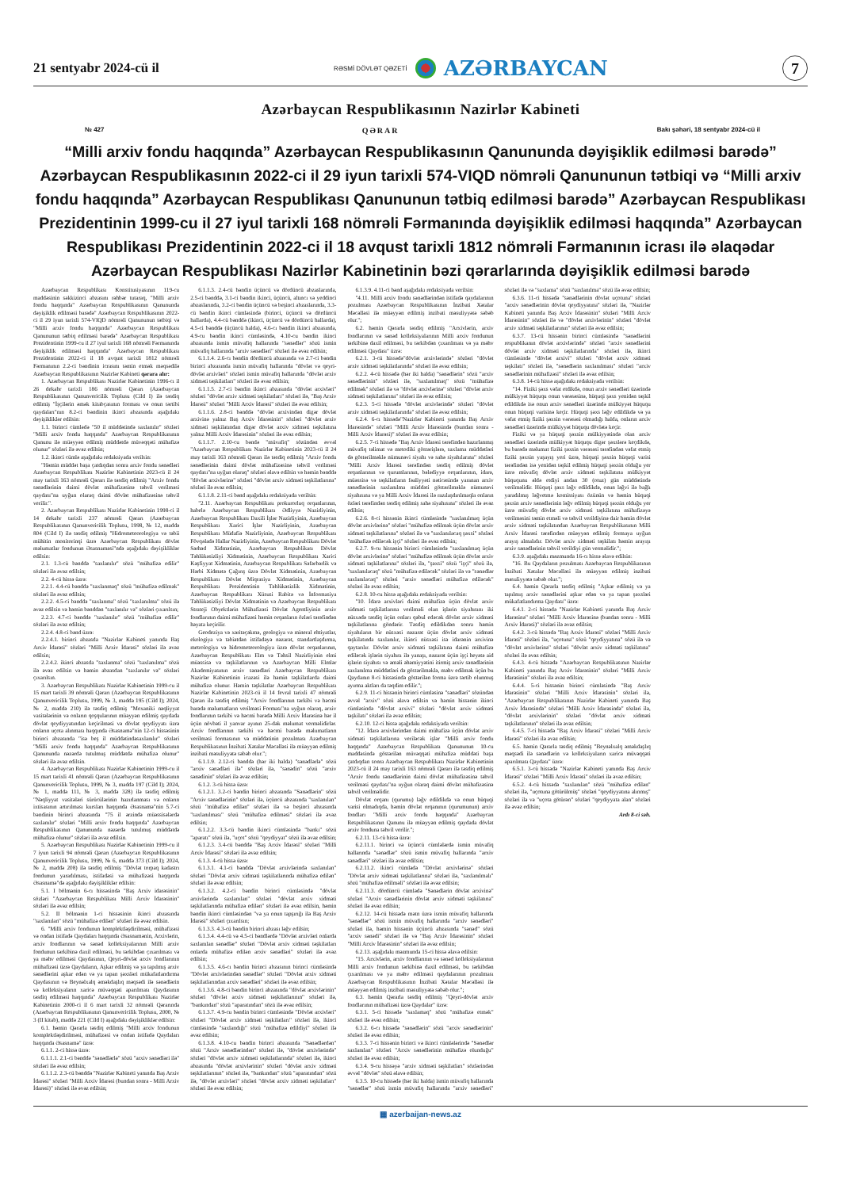21 sentyabr 2024-cü il
RƏSMİ DÖVLƏT QƏZETİ AZƏRBAYCAN
7
Azərbaycan Respublikasının Nazirlər Kabineti
№ 427 QƏRAR Bakı şəhəri, 18 sentyabr 2024-cü il
“Milli arxiv fondu haqqında” Azərbaycan Respublikasının Qanununda dəyişiklik edilməsi barədə” Azərbaycan Respublikasının 2022-ci il 29 iyun tarixli 574-VIQD nömrəli Qanununun tətbiqi və “Milli arxiv fondu haqqında” Azərbaycan Respublikası Qanununun tətbiq edilməsi barədə” Azərbaycan Respublikası Prezidentinin 1999-cu il 27 iyul tarixli 168 nömrəli Fərmanında dəyişiklik edilməsi haqqında” Azərbaycan Respublikası Prezidentinin 2022-ci il 18 avqust tarixli 1812 nömrəli Fərmanının icrası ilə əlaqədar Azərbaycan Respublikası Nazirlər Kabinetinin bəzi qərarlarında dəyişiklik edilməsi barədə
Azərbaycan Respublikası Konstitusiyasının 119-cu maddəsinin səkkizinci abzasını rəhbər tutaraq, "Milli arxiv fondu haqqında" Azərbaycan Respublikasının Qanununda dəyişiklik edilməsi barədə" Azərbaycan Respublikasının 2022-ci il 29 iyun tarixli 574-VIQD nömrəli Qanununun tətbiqi və "Milli arxiv fondu haqqında" Azərbaycan Respublikası Qanununun tətbiq edilməsi barədə" Azərbaycan Respublikası Prezidentinin 1999-cu il 27 iyul tarixli 168 nömrəli Fərmanında dəyişiklik edilməsi haqqında" Azərbaycan Respublikası Prezidentinin 2022-ci il 18 avqust tarixli 1812 nömrəli Fərmanının 2.2-ci bəndinin icrasını təmin etmək məqsədilə Azərbaycan Respublikasının Nazirlər Kabineti qərara alır:
1. Azərbaycan Respublikası Nazirlər Kabinetinin 1996-cı il 26 dekabr tarixli 186 nömrəli Qərarı (Azərbaycan Respublikasının Qanunvericilik Toplusu (Cild I) ilə təsdiq edilmiş "İşçilərin əmək kitabçasının forması və onun tərtibi qaydaları"nın 8.2-ci bəndinin ikinci abzasında aşağıdakı dəyişikliklər edilsin:
1.1. birinci cümlədə "50 il müddətində saxlanılır" sözləri "Milli arxiv fondu haqqında" Azərbaycan Respublikasının Qanunu ilə müəyyən edilmiş müddətdə müvəqqəti mühafizə olunur" sözləri ilə əvəz edilsin;
1.2. ikinci cümlə aşağıdakı redaksiyada verilsin:
"Həmin müddət başa çatdıqdan sonra arxiv fondu sənədləri Azərbaycan Respublikası Nazirlər Kabinetinin 2023-cü il 24 may tarixli 163 nömrəli Qərarı ilə təsdiq edilmiş "Arxiv fondu sənədlərinin daimi dövlət mühafizəsinə təhvil verilməsi qaydası"na uyğun olaraq daimi dövlət mühafizəsinə təhvil verilir.".
2. Azərbaycan Respublikası Nazirlər Kabinetinin 1998-ci il 14 dekabr tarixli 237 nömrəli Qərarı (Azərbaycan Respublikasının Qanunvericilik Toplusu, 1998, № 12, maddə 804 (Cild I) ilə təsdiq edilmiş "Hidrometeorologiya və təbii mühitin monitorinqi üzrə Azərbaycan Respublikası dövlət məlumatlar fondunun Əsasnaməsi"ndə aşağıdakı dəyişikliklər edilsin:
2.1. 1.3-cü bənddə "saxlanılır" sözü "mühafizə edilir" sözləri ilə əvəz edilsin;
2.2. 4-cü hissə üzrə:
2.2.1. 4.4-cü bənddə "saxlanmaq" sözü "mühafizə edilmək" sözləri ilə əvəz edilsin;
2.2.2. 4.5-ci bənddə "saxlanma" sözü "saxlanılma" sözü ilə əvəz edilsin və həmin bənddən "saxlanılır və" sözləri çıxarılsın;
2.2.3. 4.7-ci bənddə "saxlanılır" sözü "mühafizə edilir" sözləri ilə əvəz edilsin;
2.2.4. 4.8-ci bənd üzrə:
2.2.4.1. birinci abzasda "Nazirlər Kabineti yanında Baş Arxiv İdarəsi" sözləri "Milli Arxiv İdarəsi" sözləri ilə əvəz edilsin;
2.2.4.2. ikinci abzasda "saxlanma" sözü "saxlanılma" sözü ilə əvəz edilsin və həmin abzasdan "saxlanılır və" sözləri çıxarılsın.
3. Azərbaycan Respublikası Nazirlər Kabinetinin 1999-cu il 15 mart tarixli 39 nömrəli Qərarı (Azərbaycan Respublikasının Qanunvericilik Toplusu, 1999, № 3, maddə 195 (Cild I); 2024, № 2, maddə 210) ilə təsdiq edilmiş "Mexaniki nəqliyyat vasitələrinin və onların qoşqularının müəyyən edilmiş qaydada dövlət qeydiyyatından keçirilməsi və dövlət qeydiyyatı üzrə onların uçota alınması haqqında Əsasnamə"nin 12-ci hissəsinin birinci abzasında "isə beş il müddətindəsaxlanılır" sözləri "Milli arxiv fondu haqqında" Azərbaycan Respublikasının Qanununda nəzərdə tutulmuş müddətdə mühafizə olunur" sözləri ilə əvəz edilsin.
4. Azərbaycan Respublikası Nazirlər Kabinetinin 1999-cu il 15 mart tarixli 41 nömrəli Qərarı (Azərbaycan Respublikasının Qanunvericilik Toplusu, 1999, № 3, maddə 197 (Cild I); 2024, № 1, maddə 111, № 3, maddə 328) ilə təsdiq edilmiş "Nəqliyyat vasitələri sürücülərinin hazırlanması və onların ixtisasının artırılması kursları haqqında Əsasnamə"nin 5.7-ci bəndinin birinci abzasında "75 il ərzində müəssisələrdə saxlanılır" sözləri "Milli arxiv fondu haqqında" Azərbaycan Respublikasının Qanununda nəzərdə tutulmuş müddətdə mühafizə olunur" sözləri ilə əvəz edilsin.
5. Azərbaycan Respublikası Nazirlər Kabinetinin 1999-cu il 7 iyun tarixli 94 nömrəli Qərarı (Azərbaycan Respublikasının Qanunvericilik Toplusu, 1999, № 6, maddə 373 (Cild I); 2024, № 2, maddə 208) ilə təsdiq edilmiş "Dövlət torpaq kadastrı fondunun yaradılması, istifadəsi və mühafizəsi haqqında Əsasnamə"də aşağıdakı dəyişikliklər edilsin:
5.1. I bölmənin 6-cı hissəsində "Baş Arxiv idarəsinin" sözləri "Azərbaycan Respublikası Milli Arxiv İdarəsinin" sözləri ilə əvəz edilsin;
5.2. II bölmənin 1-ci hissəsinin ikinci abzasında "saxlanılan" sözü "mühafizə edilən" sözləri ilə əvəz edilsin.
6. "Milli arxiv fondunun komplektləşdirilməsi, mühafizəsi və ondan istifadə Qaydaları haqqında Əsasnamənin, Arxivlərin, arxiv fondlarının və sənəd kolleksiyalarının Milli arxiv fondunun tərkibinə daxil edilməsi, bu tərkibdən çıxarılması və ya məhv edilməsi Qaydasının, Qeyri-dövlət arxiv fondlarının mühafizəsi üzrə Qaydaların, Aşkar edilmiş və ya tapılmış arxiv sənədlərini aşkar edən və ya tapan şəxsləri mükafatlandırma Qaydasının və Beynəlxalq əməkdaşlıq məqsədi ilə sənədlərin və kolleksiyaların xaricə müvəqqəti aparılması Qaydasının təsdiq edilməsi haqqında" Azərbaycan Respublikası Nazirlər Kabinetinin 2000-ci il 6 mart tarixli 32 nömrəli Qərarında (Azərbaycan Respublikasının Qanunvericilik Toplusu, 2000, № 3 (II kitab), maddə 221 (Cild I) aşağıdakı dəyişikliklər edilsin:
6.1. həmin Qərarla təsdiq edilmiş "Milli arxiv fondunun komplektləşdirilməsi, mühafizəsi və ondan istifadə Qaydaları haqqında Əsasnamə" üzrə:
6.1.1. 2-ci hissə üzrə:
6.1.1.1. 2.1-ci bənddə "sənədlərlə" sözü "arxiv sənədləri ilə" sözləri ilə əvəz edilsin;
6.1.1.2. 2.3-cü bənddə "Nazirlər Kabineti yanında Baş Arxiv İdarəsi" sözləri "Milli Arxiv İdarəsi (bundan sonra - Milli Arxiv İdarəsi)" sözləri ilə əvəz edilsin;
6.1.1.3. 2.4-cü bəndin üçüncü və dördüncü abzaslarında, 2.5-ci bənddə, 3.1-ci bəndin ikinci, üçüncü, altıncı və yeddinci abzaslarında, 3.2-ci bəndin üçüncü və beşinci abzaslarında, 3.3-cü bəndin ikinci cümləsində (birinci, üçüncü və dördüncü hallarda), 4.4-cü bənddə (ikinci, üçüncü və dördüncü hallarda), 4.5-ci bənddə (üçüncü halda), 4.6-cı bəndin ikinci abzasında, 4.9-cu bəndin ikinci cümləsində, 4.10-cu bəndin ikinci abzasında ismin müvafiq hallarında "sənədlər" sözü ismin müvafiq hallarında "arxiv sənədləri" sözləri ilə əvəz edilsin;
6.1.1.4. 2.6-cı bəndin dördüncü abzasında və 2.7-ci bəndin birinci abzasında ismin müvafiq hallarında "dövlət və qeyri-dövlət arxivləri" sözləri ismin müvafiq hallarında "dövlət arxiv xidməti təşkilatları" sözləri ilə əvəz edilsin;
6.1.1.5. 2.7-ci bəndin ikinci abzasında "dövlət arxivləri" sözləri "dövlət arxiv xidməti təşkilatları" sözləri ilə, "Baş Arxiv İdarəsi" sözləri "Milli Arxiv İdarəsi" sözləri ilə əvəz edilsin;
6.1.1.6. 2.8-ci bənddə "dövlət arxivindən digər dövlət arxivinə yalnız Baş Arxiv İdarəsinin" sözləri "dövlət arxiv xidməti təşkilatından digər dövlət arxiv xidməti təşkilatına yalnız Milli Arxiv İdarəsinin" sözləri ilə əvəz edilsin;
6.1.1.7. 2.10-cu bəndə "müvafiq" sözündən əvvəl "Azərbaycan Respublikası Nazirlər Kabinetinin 2023-cü il 24 may tarixli 163 nömrəli Qərarı ilə təsdiq edilmiş "Arxiv fondu sənədlərinin daimi dövlət mühafizəsinə təhvil verilməsi qaydası"na uyğun olaraq" sözləri əlavə edilsin və həmin bənddə "dövlət arxivlərinə" sözləri "dövlət arxiv xidməti təşkilatlarına" sözləri ilə əvəz edilsin;
6.1.1.8. 2.11-ci bənd aşağıdakı redaksiyada verilsin:
"2.11. Azərbaycan Respublikası prokurorluq orqanlarının, habelə Azərbaycan Respublikası Ədliyyə Nazirliyinin, Azərbaycan Respublikası Daxili İşlər Nazirliyinin, Azərbaycan Respublikası Xarici İşlər Nazirliyinin, Azərbaycan Respublikası Müdafiə Nazirliyinin, Azərbaycan Respublikası Fövqəladə Hallar Nazirliyinin, Azərbaycan Respublikası Dövlət Sərhəd Xidmətinin, Azərbaycan Respublikası Dövlət Təhlükəsizliyi Xidmətinin, Azərbaycan Respublikası Xarici Kəşfiyyat Xidmətinin, Azərbaycan Respublikası Səfərbərlik və Hərbi Xidmətə Çağırış üzrə Dövlət Xidmətinin, Azərbaycan Respublikası Dövlət Miqrasiya Xidmətinin, Azərbaycan Respublikası Prezidentinin Təhlükəsizlik Xidmətinin, Azərbaycan Respublikası Xüsusi Rabitə və İnformasiya Təhlükəsizliyi Dövlət Xidmətinin və Azərbaycan Respublikası Strateji Obyektlərin Mühafizəsi Dövlət Agentliyinin arxiv fondlarının daimi mühafizəsi həmin orqanların özləri tərəfindən həyata keçirilir.
Geodeziya və xəritəçəkmə, geologiya və mineral ehtiyatlar, ekologiya və təbiətdən istifadəyə nəzarət, standartlaşdırma, metrologiya və hidrometeorologiya üzrə dövlət orqanlarının, Azərbaycan Respublikası Elm və Təhsil Nazirliyinin elmi müəssisə və təşkilatlarının və Azərbaycan Milli Elmlər Akademiyasının arxiv sənədləri Azərbaycan Respublikası Nazirlər Kabinetinin icazəsi ilə həmin təşkilatlarda daimi mühafizə olunur. Həmin təşkilatlar Azərbaycan Respublikası Nazirlər Kabinetinin 2023-cü il 14 fevral tarixli 47 nömrəli Qərarı ilə təsdiq edilmiş "Arxiv fondlarının tərkibi və həcmi barədə məlumatların verilməsi Forması"na uyğun olaraq, arxiv fondlarının tərkibi və həcmi barədə Milli Arxiv İdarəsinə hər il üçün növbəti il yanvar ayının 25-dək məlumat verməlidirlər. Arxiv fondlarının tərkibi və həcmi barədə məlumatların verilməsi formasının və müddətinin pozulması Azərbaycan Respublikasının İnzibati Xətalar Məcəlləsi ilə müəyyən edilmiş inzibati məsuliyyətə səbəb olur.";
6.1.1.9. 2.12-ci bənddə (hər iki halda) "sənədlərlə" sözü "arxiv sənədləri ilə" sözləri ilə, "sənədin" sözü "arxiv sənədinin" sözləri ilə əvəz edilsin;
6.1.2. 3-cü hissə üzrə:
6.1.2.1. 3.2-ci bəndin birinci abzasında "Sənədlərin" sözü "Arxiv sənədlərinin" sözləri ilə, üçüncü abzasında "saxlanılan" sözü "mühafizə edilən" sözləri ilə və beşinci abzasında "saxlanılması" sözü "mühafizə edilməsi" sözləri ilə əvəz edilsin;
6.1.2.2. 3.3-cü bəndin ikinci cümləsində "bankı" sözü "aparatı" sözü ilə, "uçot" sözü "qeydiyyat" sözü ilə əvəz edilsin;
6.1.2.3. 3.4-cü bənddə "Baş Arxiv İdarəsi" sözləri "Milli Arxiv İdarəsi" sözləri ilə əvəz edilsin;
6.1.3. 4-cü hissə üzrə:
6.1.3.1. 4.1-ci bənddə "Dövlət arxivlərində saxlanılan" sözləri "Dövlət arxiv xidməti təşkilatlarında mühafizə edilən" sözləri ilə əvəz edilsin;
6.1.3.2. 4.2-ci bəndin birinci cümləsində "dövlət arxivlərində saxlanılan" sözləri "dövlət arxiv xidməti təşkilatlarında mühafizə edilən" sözləri ilə əvəz edilsin, həmin bəndin ikinci cümləsindən "və ya onun tapşırığı ilə Baş Arxiv İdarəsi" sözləri çıxarılsın;
6.1.3.3. 4.3-cü bəndin birinci abzası ləğv edilsin;
6.1.3.4. 4.4-cü və 4.5-ci bəndlərdə "Dövlət arxivləri onlarda saxlanılan sənədlər" sözləri "Dövlət arxiv xidməti təşkilatları onlarda mühafizə edilən arxiv sənədləri" sözləri ilə əvəz edilsin;
6.1.3.5. 4.6-cı bəndin birinci abzasının birinci cümləsində "Dövlət arxivlərindən sənədlər" sözləri "Dövlət arxiv xidməti təşkilatlarından arxiv sənədləri" sözləri ilə əvəz edilsin;
6.1.3.6. 4.8-ci bəndin birinci abzasında "dövlət arxivlərinin" sözləri "dövlət arxiv xidməti təşkilatlarının" sözləri ilə, "bankından" sözü "aparatından" sözü ilə əvəz edilsin;
6.1.3.7. 4.9-cu bəndin birinci cümləsində "Dövlət arxivləri" sözləri "Dövlət arxiv xidməti təşkilatları" sözləri ilə, ikinci cümləsində "saxlandığı" sözü "mühafizə edildiyi" sözləri ilə əvəz edilsin;
6.1.3.8. 4.10-cu bəndin birinci abzasında "Sənədlərdən" sözü "Arxiv sənədlərindən" sözləri ilə, "dövlət arxivlərində" sözləri "dövlət arxiv xidməti təşkilatlarında" sözləri ilə, ikinci abzasında "dövlət arxivlərinin" sözləri "dövlət arxiv xidməti təşkilatlarının" sözləri ilə, "bankından" sözü "aparatından" sözü ilə, "dövlət arxivləri" sözləri "dövlət arxiv xidməti təşkilatları" sözləri ilə əvəz edilsin;
6.1.3.9. 4.11-ci bənd aşağıdakı redaksiyada verilsin:
"4.11. Milli arxiv fondu sənədlərindən istifadə qaydalarının pozulması Azərbaycan Respublikasının İnzibati Xətalar Məcəlləsi ilə müəyyən edilmiş inzibati məsuliyyətə səbəb olur.";
6.2. həmin Qərarla təsdiq edilmiş "Arxivlərin, arxiv fondlarının və sənəd kolleksiyalarının Milli arxiv fondunun tərkibinə daxil edilməsi, bu tərkibdən çıxarılması və ya məhv edilməsi Qaydası" üzrə:
6.2.1. 3-cü hissədə"dövlət arxivlərində" sözləri "dövlət arxiv xidməti təşkilatlarında" sözləri ilə əvəz edilsin;
6.2.2. 4-cü hissədə (hər iki halda) "sənədlərin" sözü "arxiv sənədlərinin" sözləri ilə, "saxlanılmaq" sözü "mühafizə edilmək" sözləri ilə və "dövlət arxivlərinə" sözləri "dövlət arxiv xidməti təşkilatlarına" sözləri ilə əvəz edilsin;
6.2.3. 5-ci hissədə "dövlət arxivlərində" sözləri "dövlət arxiv xidməti təşkilatlarında" sözləri ilə əvəz edilsin;
6.2.4. 6-cı hissədə"Nazirlər Kabineti yanında Baş Arxiv İdarəsində" sözləri "Milli Arxiv İdarəsində (bundan sonra - Milli Arxiv İdarəsi)" sözləri ilə əvəz edilsin;
6.2.5. 7-ci hissədə "Baş Arxiv İdarəsi tərəfindən hazırlanmış müvafiq təlimat və metodiki göstərişlərə, saxlama müddətləri də göstərilməklə nümunəvi siyahı və sahə siyahılarına" sözləri "Milli Arxiv İdarəsi tərəfindən təsdiq edilmiş dövlət orqanlarının və qurumlarının, bələdiyyə orqanlarının, idarə, müəssisə və təşkilatların fəaliyyəti nəticəsində yaranan arxiv sənədlərinin saxlanılma müddəti göstərilməklə nümunəvi siyahısına və ya Milli Arxiv İdarəsi ilə razılaşdırılmaqla onların özləri tərəfindən təsdiq edilmiş sahə siyahısına" sözləri ilə əvəz edilsin;
6.2.6. 8-ci hissənin ikinci cümləsində "saxlanılmaq üçün dövlət arxivlərinə" sözləri "mühafizə edilmək üçün dövlət arxiv xidməti təşkilatlarına" sözləri ilə və "saxlanılacaq şəxsi" sözləri "mühafizə ediləcək işçi" sözləri ilə əvəz edilsin;
6.2.7. 9-cu hissənin birinci cümləsində "saxlanılmaq üçün dövlət arxivlərinə" sözləri "mühafizə edilmək üçün dövlət arxiv xidməti təşkilatlarına" sözləri ilə, "şəxsi" sözü "işçi" sözü ilə, "saxlanılacaq" sözü "mühafizə ediləcək" sözləri ilə və "sənədlər saxlanılacaq" sözləri "arxiv sənədləri mühafizə ediləcək" sözləri ilə əvəz edilsin;
6.2.8. 10-cu hissə aşağıdakı redaksiyada verilsin:
"10. İdarə arxivləri daimi mühafizə üçün dövlət arxiv xidməti təşkilatlarına verilməli olan işlərin siyahısını iki nüsxədə təsdiq üçün onları qəbul edəcək dövlət arxiv xidməti təşkilatlarına göndərir. Təsdiq edildikdən sonra həmin siyahıların bir nüsxəsi nəzarət üçün dövlət arxiv xidməti təşkilatında saxlanılır, ikinci nüsxəsi isə idarənin arxivinə qaytarılır. Dövlət arxiv xidməti təşkilatına daimi mühafizə ediləcək işlərin siyahısı ilə yanaşı, nəzarət üçün işçi heyətə aid işlərin siyahısı və əməli əhəmiyyətini itirmiş arxiv sənədlərinin saxlanılma müddətləri də göstərilməklə, məhv edilmək üçün bu Qaydanın 8-ci hissəsində göstərilən forma üzrə tərtib olunmuş ayırma aktları da təqdim edilir.";
6.2.9. 11-ci hissənin birinci cümləsinə "sənədləri" sözündən əvvəl "arxiv" sözü əlavə edilsin və həmin hissənin ikinci cümləsində "dövlət arxivi" sözləri "dövlət arxiv xidməti təşkilatı" sözləri ilə əvəz edilsin;
6.2.10. 12-ci hissə aşağıdakı redaksiyada verilsin:
"12. İdarə arxivlərindən daimi mühafizə üçün dövlət arxiv xidməti təşkilatlarına veriləcək işlər "Milli arxiv fondu haqqında" Azərbaycan Respublikası Qanununun 10-cu maddəsində göstərilən müvəqqəti mühafizə müddəti başa çatdıqdan sonra Azərbaycan Respublikası Nazirlər Kabinetinin 2023-cü il 24 may tarixli 163 nömrəli Qərarı ilə təsdiq edilmiş "Arxiv fondu sənədlərinin daimi dövlət mühafizəsinə təhvil verilməsi qaydası"na uyğun olaraq daimi dövlət mühafizəsinə təhvil verilməlidir.
Dövlət orqanı (qurumu) ləğv edildikdə və onun hüquqi varisi olmadıqda, həmin dövlət orqanının (qurumunun) arxiv fondları "Milli arxiv fondu haqqında" Azərbaycan Respublikasının Qanunu ilə müəyyən edilmiş qaydada dövlət arxiv fonduna təhvil verilir.";
6.2.11. 13-cü hissə üzrə:
6.2.11.1. birinci və üçüncü cümlələrdə ismin müvafiq hallarında "sənədlər" sözü ismin müvafiq hallarında "arxiv sənədləri" sözləri ilə əvəz edilsin;
6.2.11.2. ikinci cümlədə "Dövlət arxivlərinə" sözləri "Dövlət arxiv xidməti təşkilatlarına" sözləri ilə, "saxlanılmalı" sözü "mühafizə edilməli" sözləri ilə əvəz edilsin;
6.2.11.3. dördüncü cümlədə "Sənədlərin dövlət arxivinə" sözləri "Arxiv sənədlərinin dövlət arxiv xidməti təşkilatına" sözləri ilə əvəz edilsin;
6.2.12. 14-cü hissədə mətn üzrə ismin müvafiq hallarında "sənədlər" sözü ismin müvafiq hallarında "arxiv sənədləri" sözləri ilə, həmin hissənin üçüncü abzasında "sənəd" sözü "arxiv sənədi" sözləri ilə və "Baş Arxiv İdarəsinin" sözləri "Milli Arxiv İdarəsinin" sözləri ilə əvəz edilsin;
6.2.13. aşağıdakı məzmunda 15-ci hissə əlavə edilsin:
"15. Arxivlərin, arxiv fondlarının və sənəd kolleksiyalarının Milli arxiv fondunun tərkibinə daxil edilməsi, bu tərkibdən çıxarılması və ya məhv edilməsi qaydalarının pozulması Azərbaycan Respublikasının İnzibati Xətalar Məcəlləsi ilə müəyyən edilmiş inzibati məsuliyyətə səbəb olur.";
6.3. həmin Qərarla təsdiq edilmiş "Qeyri-dövlət arxiv fondlarının mühafizəsi üzrə Qaydalar" üzrə:
6.3.1. 5-ci hissədə "saxlamaq" sözü "mühafizə etmək" sözləri ilə əvəz edilsin;
6.3.2. 6-cı hissədə "sənədlərin" sözü "arxiv sənədlərinin" sözləri ilə əvəz edilsin;
6.3.3. 7-ci hissənin birinci və ikinci cümlələrində "Sənədlər saxlanılan" sözləri "Arxiv sənədlərinin mühafizə olunduğu" sözləri ilə əvəz edilsin;
6.3.4. 9-cu hissəyə "arxiv xidməti təşkilatları" sözlərindən əvvəl "dövlət" sözü əlavə edilsin;
6.3.5. 10-cu hissədə (hər iki halda) ismin müvafiq hallarında "sənədlər" sözü ismin müvafiq hallarında "arxiv sənədləri" sözləri ilə və "saxlama" sözü "saxlanılma" sözü ilə əvəz edilsin;
6.3.6. 11-ci hissədə "sənədlərinin dövlət uçotuna" sözləri "arxiv sənədlərinin dövlət qeydiyyatına" sözləri ilə, "Nazirlər Kabineti yanında Baş Arxiv İdarəsinin" sözləri "Milli Arxiv İdarəsinin" sözləri ilə və "dövlət arxivlərinin" sözləri "dövlət arxiv xidməti təşkilatlarının" sözləri ilə əvəz edilsin;
6.3.7. 13-cü hissənin birinci cümləsində "sənədlərini respublikanın dövlət arxivlərində" sözləri "arxiv sənədlərini dövlət arxiv xidməti təşkilatlarında" sözləri ilə, ikinci cümləsində "dövlət arxivi" sözləri "dövlət arxiv xidməti təşkilatı" sözləri ilə, "sənədlərin saxlanılması" sözləri "arxiv sənədlərinin mühafizəsi" sözləri ilə əvəz edilsin;
6.3.8. 14-cü hissə aşağıdakı redaksiyada verilsin:
"14. Fiziki şəxs vəfat etdikdə, onun arxiv sənədləri üzərində mülkiyyət hüququ onun vərəsəsinə, hüquqi şəxs yenidən təşkil edildikdə isə onun arxiv sənədləri üzərində mülkiyyət hüququ onun hüquqi varisinə keçir. Hüquqi şəxs ləğv edildikdə və ya vəfat etmiş fiziki şəxsin vərəsəsi olmadığı halda, onların arxiv sənədləri üzərində mülkiyyət hüququ dövlətə keçir.
Fiziki və ya hüquqi şəxsin mülkiyyətində olan arxiv sənədləri üzərində mülkiyyət hüququ digər şəxslərə keçdikdə, bu barədə məlumat fiziki şəxsin vərəsəsi tərəfindən vəfat etmiş fiziki şəxsin yaşayış yeri üzrə, hüquqi şəxsin hüquqi varisi tərəfindən isə yenidən təşkil edilmiş hüquqi şəxsin olduğu yer üzrə müvafiq dövlət arxiv xidməti təşkilatına mülkiyyət hüququnu əldə etdiyi andan 30 (otuz) gün müddətində verilməlidir. Hüquqi şəxs ləğv edildikdə, onun ləğvi ilə bağlı yaradılmış ləğvetmə komissiyası özünün və həmin hüquqi şəxsin arxiv sənədlərinin ləğv edilmiş hüquqi şəxsin olduğu yer üzrə müvafiq dövlət arxiv xidməti təşkilatına mühafizəyə verilməsini təmin etməli və təhvil verildiyinə dair həmin dövlət arxiv xidməti təşkilatından Azərbaycan Respublikasının Milli Arxiv İdarəsi tərəfindən müəyyən edilmiş formaya uyğun arayış almalıdır. Dövlət arxiv xidməti təşkilatı həmin arayışı arxiv sənədlərinin təhvil verildiyi gün verməlidir.";
6.3.9. aşağıdakı məzmunda 16-cı hissə əlavə edilsin:
"16. Bu Qaydaların pozulması Azərbaycan Respublikasının İnzibati Xətalar Məcəlləsi ilə müəyyən edilmiş inzibati məsuliyyətə səbəb olur.";
6.4. həmin Qərarla təsdiq edilmiş "Aşkar edilmiş və ya tapılmış arxiv sənədlərini aşkar edən və ya tapan şəxsləri mükafatlandırma Qaydası" üzrə:
6.4.1. 2-ci hissədə "Nazirlər Kabineti yanında Baş Arxiv İdarəsinə" sözləri "Milli Arxiv İdarəsinə (bundan sonra - Milli Arxiv İdarəsi)" sözləri ilə əvəz edilsin;
6.4.2. 3-cü hissədə "Baş Arxiv İdarəsi" sözləri "Milli Arxiv İdarəsi" sözləri ilə, "uçotuna" sözü "qeydiyyatına" sözü ilə və "dövlət arxivlərinə" sözləri "dövlət arxiv xidməti təşkilatına" sözləri ilə əvəz edilsin;
6.4.3. 4-cü hissədə "Azərbaycan Respublikasının Nazirlər Kabineti yanında Baş Arxiv İdarəsinin" sözləri "Milli Arxiv İdarəsinin" sözləri ilə əvəz edilsin;
6.4.4. 5-ci hissənin birinci cümləsində "Baş Arxiv İdarəsinin" sözləri "Milli Arxiv İdarəsinin" sözləri ilə, "Azərbaycan Respublikasının Nazirlər Kabineti yanında Baş Arxiv İdarəsində" sözləri "Milli Arxiv İdarəsində" sözləri ilə, "dövlət arxivlərinin" sözləri "dövlət arxiv xidməti təşkilatlarının" sözləri ilə əvəz edilsin;
6.4.5. 7-ci hissədə "Baş Arxiv İdarəsi" sözləri "Milli Arxiv İdarəsi" sözləri ilə əvəz edilsin;
6.5. həmin Qərarla təsdiq edilmiş "Beynəlxalq əməkdaşlıq məqsədi ilə sənədlərin və kolleksiyaların xaricə müvəqqəti aparılması Qaydası" üzrə:
6.5.1. 3-cü hissədə "Nazirlər Kabineti yanında Baş Arxiv İdarəsi" sözləri "Milli Arxiv İdarəsi" sözləri ilə əvəz edilsin;
6.5.2. 4-cü hissədə "saxlanılan" sözü "mühafizə edilən" sözləri ilə, "uçotuna götürülmüş" sözləri "qeydiyyatına alınmış" sözləri ilə və "uçota götürən" sözləri "qeydiyyata alan" sözləri ilə əvəz edilsin;
Ardı 8-ci səh.
▦ azerbaijan-news.az